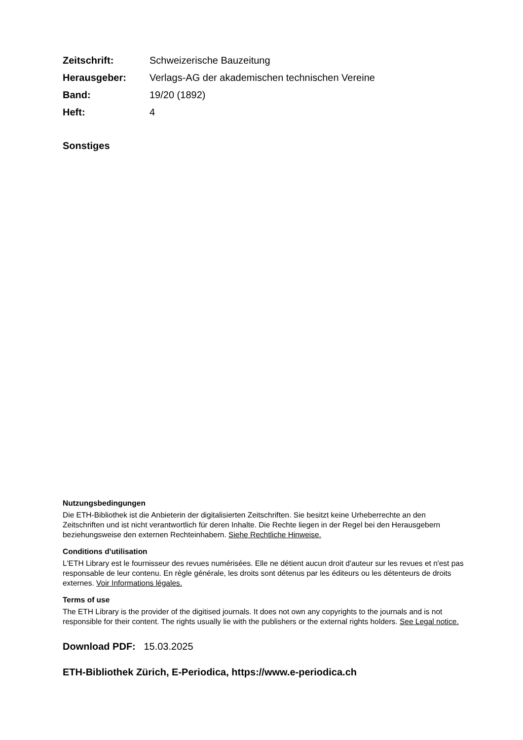| Zeitschrift: | Schweizerische Bauzeitung |
| Herausgeber: | Verlags-AG der akademischen technischen Vereine |
| Band: | 19/20 (1892) |
| Heft: | 4 |
Sonstiges
Nutzungsbedingungen
Die ETH-Bibliothek ist die Anbieterin der digitalisierten Zeitschriften. Sie besitzt keine Urheberrechte an den Zeitschriften und ist nicht verantwortlich für deren Inhalte. Die Rechte liegen in der Regel bei den Herausgebern beziehungsweise den externen Rechteinhabern. Siehe Rechtliche Hinweise.
Conditions d'utilisation
L'ETH Library est le fournisseur des revues numérisées. Elle ne détient aucun droit d'auteur sur les revues et n'est pas responsable de leur contenu. En règle générale, les droits sont détenus par les éditeurs ou les détenteurs de droits externes. Voir Informations légales.
Terms of use
The ETH Library is the provider of the digitised journals. It does not own any copyrights to the journals and is not responsible for their content. The rights usually lie with the publishers or the external rights holders. See Legal notice.
Download PDF: 15.03.2025
ETH-Bibliothek Zürich, E-Periodica, https://www.e-periodica.ch